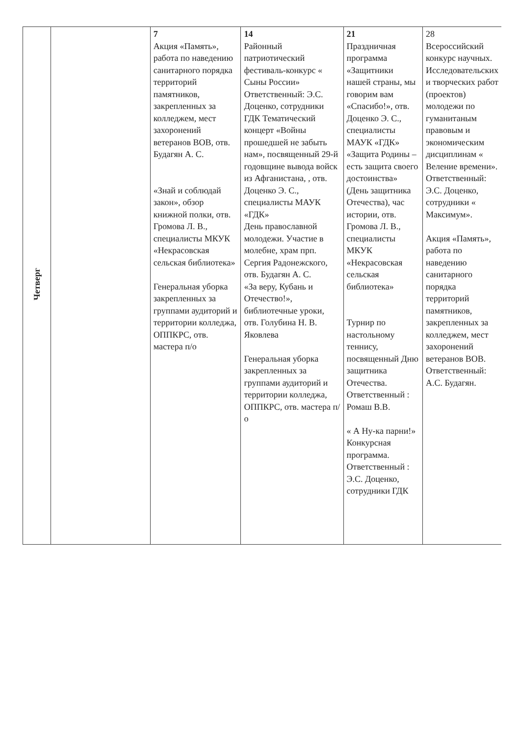| Четверг | | 7 Акция «Память», работа по наведению санитарного порядка территорий памятников, закрепленных за колледжем, мест захоронений ветеранов ВОВ, отв. Будагян А. С. «Знай и соблюдай закон», обзор книжной полки, отв. Громова Л. В., специалисты МКУК «Некрасовская сельская библиотека» Генеральная уборка закрепленных за группами аудиторий и территории колледжа, ОППКРС, отв. мастера п/о | 14 Районный патриотический фестиваль-конкурс « Сыны России» Ответственный: Э.С. Доценко, сотрудники ГДК Тематический концерт «Войны прошедшей не забыть нам», посвященный 29-й годовщине вывода войск из Афганистана, , отв. Доценко Э. С., специалисты МАУК «ГДК» День православной молодежи. Участие в молебне, храм прп. Сергия Радонежского, отв. Будагян А. С. «За веру, Кубань и Отечество!», библиотечные уроки, отв. Голубина Н. В. Яковлева Генеральная уборка закрепленных за группами аудиторий и территории колледжа, ОППКРС, отв. мастера п/о | 21 Праздничная программа «Защитники нашей страны, мы говорим вам «Спасибо!», отв. Доценко Э. С., специалисты МАУК «ГДК» «Защита Родины – есть защита своего достоинства» (День защитника Отечества), час истории, отв. Громова Л. В., специалисты МКУК «Некрасовская сельская библиотека» Турнир по настольному теннису, посвященный Дню защитника Отечества. Ответственный : Ромаш В.В. « А Ну-ка парни!» Конкурсная программа. Ответственный : Э.С. Доценко, сотрудники ГДК | 28 Всероссийский конкурс научных. Исследовательских и творческих работ (проектов) молодежи по гуманитаным правовым и экономическим дисциплинам « Веление времени». Ответственный: Э.С. Доценко, сотрудники « Максимум». Акция «Память», работа по наведению санитарного порядка территорий памятников, закрепленных за колледжем, мест захоронений ветеранов ВОВ. Ответственный: А.С. Будагян. |